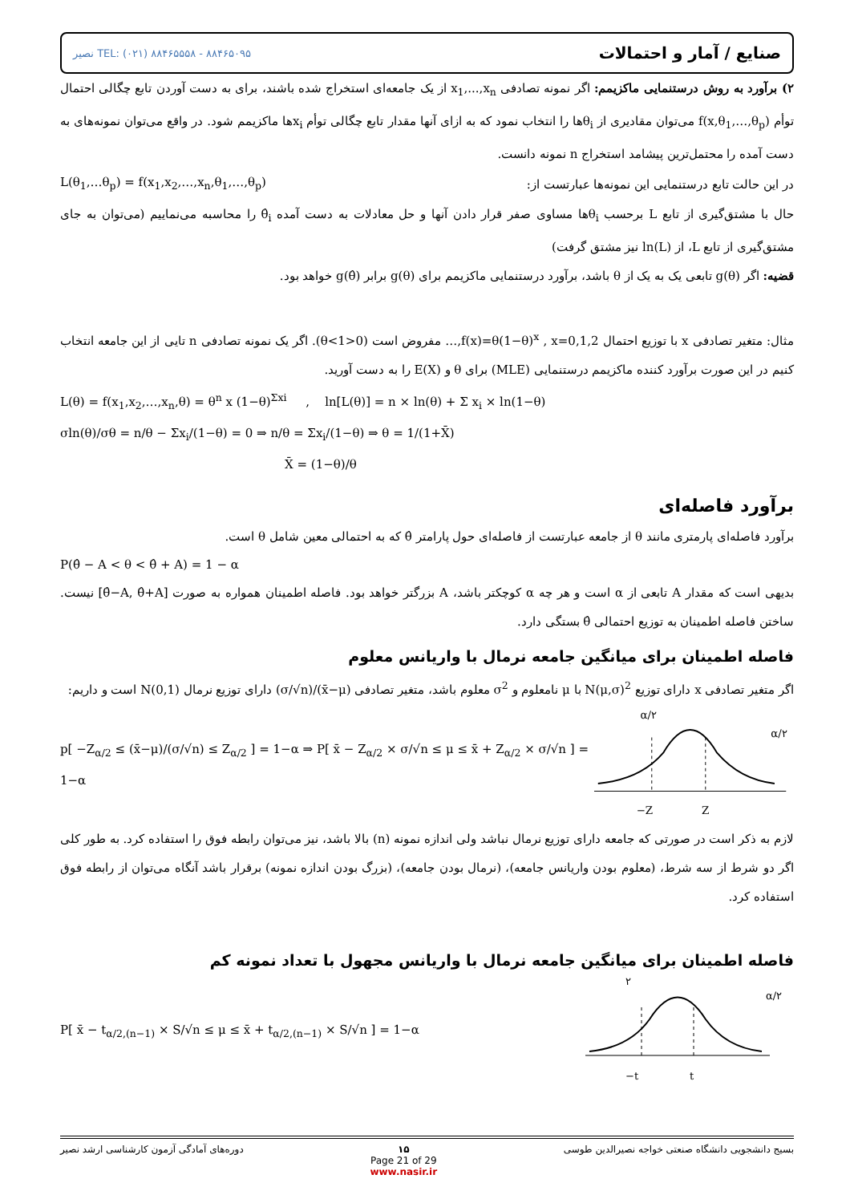صنایع / آمار و احتمالات نصیر TEL: (۰۲۱) ۸۸۴۶۵۵۵۸ - ۸۸۴۶۵۰۹۵
۲) برآورد به روش درستنمایی ماکزیمم: اگر نمونه تصادفی x<sub>1</sub>,...,x<sub>n</sub> از یک جامعه‌ای استخراج شده باشند، برای به دست آوردن تابع چگالی احتمال توأم f(x,θ<sub>1</sub>,…,θ<sub>p</sub>) می‌توان مقادیری از θ<sub>i</sub>ها را انتخاب نمود که به ازای آنها مقدار تابع چگالی توأم x<sub>i</sub>ها ماکزیمم شود. در واقع می‌توان نمونه‌های به دست آمده را محتمل‌ترین پیشامد استخراج n نمونه دانست.
L(θ<sub>1</sub>,…θ<sub>p</sub>) = f(x<sub>1</sub>,x<sub>2</sub>,…,x<sub>n</sub>,θ<sub>1</sub>,…,θ<sub>p</sub>)
در این حالت تابع درستنمایی این نمونه‌ها عبارتست از:
حال با مشتق‌گیری از تابع L برحسب θ<sub>i</sub>ها مساوی صفر قرار دادن آنها و حل معادلات به دست آمده θ̂<sub>i</sub> را محاسبه می‌نماییم (می‌توان به جای مشتق‌گیری از تابع L، از ln(L) نیز مشتق گرفت)
قضیه: اگر g(θ) تابعی یک به یک از θ باشد، برآورد درستنمایی ماکزیمم برای g(θ) برابر g(θ̂) خواهد بود.
مثال: متغیر تصادفی x با توزیع احتمال f(x)=θ(1−θ)<sup>x</sup> , x=0,1,2,… مفروض است (0<θ<1). اگر یک نمونه تصادفی n تایی از این جامعه انتخاب کنیم در این صورت برآورد کننده ماکزیمم درستنمایی (MLE) برای θ و E(X) را به دست آورید.
L(θ) = f(x<sub>1</sub>,x<sub>2</sub>,…,x<sub>n</sub>,θ) = θ<sup>n</sup> x (1−θ)<sup>Σxi</sup> , ln[L(θ)] = n × ln(θ) + Σ x<sub>i</sub> × ln(1−θ)
σln(θ)/σθ = n/θ − Σx<sub>i</sub>/(1−θ) = 0 ⇒ n/θ = Σx<sub>i</sub>/(1−θ) ⇒ θ = 1/(1+X̄)
X̄ = (1−θ)/θ
برآورد فاصله‌ای
برآورد فاصله‌ای پارمتری مانند θ از جامعه عبارتست از فاصله‌ای حول پارامتر θ̂ که به احتمالی معین شامل θ است.
P(θ̂ − A < θ < θ̂ + A) = 1 − α
بدیهی است که مقدار A تابعی از α است و هر چه α کوچکتر باشد، A بزرگتر خواهد بود. فاصله اطمینان همواره به صورت [θ̂−A, θ̂+A] نیست. ساختن فاصله اطمینان به توزیع احتمالی θ̂ بستگی دارد.
فاصله اطمینان برای میانگین جامعه نرمال با واریانس معلوم
اگر متغیر تصادفی x دارای توزیع N(μ,σ)<sup>2</sup> با μ نامعلوم و σ<sup>2</sup> معلوم باشد، متغیر تصادفی (x̄−μ)/(σ/√n) دارای توزیع نرمال N(0,1) است و داریم:
p[ −Z<sub>α/2</sub> ≤ (x̄−μ)/(σ/√n) ≤ Z<sub>α/2</sub> ] = 1−α ⇒ P[ x̄ − Z<sub>α/2</sub> × σ/√n ≤ μ ≤ x̄ + Z<sub>α/2</sub> × σ/√n ] = 1−α
−Z
Z
α/۲
α/۲
لازم به ذکر است در صورتی که جامعه دارای توزیع نرمال نباشد ولی اندازه نمونه (n) بالا باشد، نیز می‌توان رابطه فوق را استفاده کرد. به طور کلی اگر دو شرط از سه شرط، (معلوم بودن واریانس جامعه)، (نرمال بودن جامعه)، (بزرگ بودن اندازه نمونه) برقرار باشد آنگاه می‌توان از رابطه فوق استفاده کرد.
فاصله اطمینان برای میانگین جامعه نرمال با واریانس مجهول با تعداد نمونه کم
P[ x̄ − t<sub>α/2,(n−1)</sub> × S/√n ≤ μ ≤ x̄ + t<sub>α/2,(n−1)</sub> × S/√n ] = 1−α
−t
t
۲
α/۲
بسیج دانشجویی دانشگاه صنعتی خواجه نصیرالدین طوسی ۱۵
Page 21 of 29
www.nasir.ir دوره‌های آمادگی آزمون کارشناسی ارشد نصیر